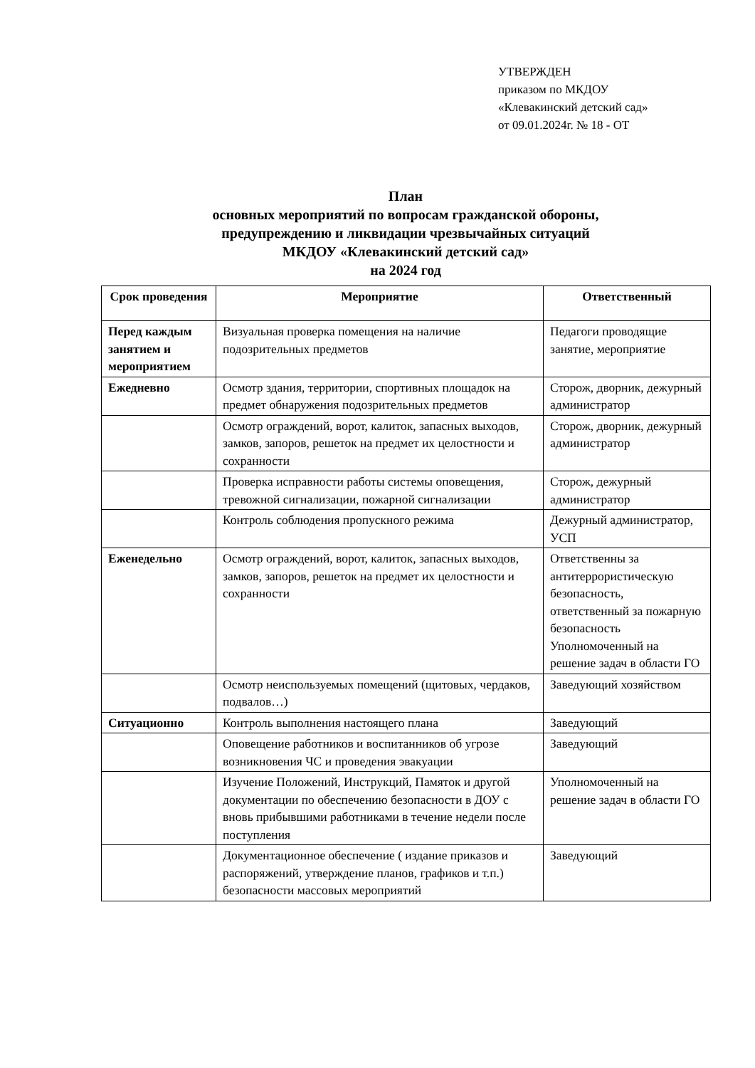УТВЕРЖДЕН
приказом по МКДОУ
«Клевакинский детский сад»
от 09.01.2024г. № 18 - ОТ
План
основных мероприятий по вопросам гражданской обороны,
предупреждению и ликвидации чрезвычайных ситуаций
МКДОУ «Клевакинский детский сад»
на 2024 год
| Срок проведения | Мероприятие | Ответственный |
| --- | --- | --- |
| Перед каждым занятием и мероприятием | Визуальная проверка помещения на наличие подозрительных предметов | Педагоги проводящие занятие, мероприятие |
| Ежедневно | Осмотр здания, территории, спортивных площадок на предмет обнаружения подозрительных предметов | Сторож, дворник, дежурный администратор |
| | Осмотр ограждений, ворот, калиток, запасных выходов, замков, запоров, решеток на предмет их целостности и сохранности | Сторож, дворник, дежурный администратор |
| | Проверка исправности работы системы оповещения, тревожной сигнализации, пожарной сигнализации | Сторож, дежурный администратор |
| | Контроль соблюдения пропускного режима | Дежурный администратор, УСП |
| Еженедельно | Осмотр ограждений, ворот, калиток, запасных выходов, замков, запоров, решеток на предмет их целостности и сохранности | Ответственны за антитеррористическую безопасность, ответственный за пожарную безопасность Уполномоченный на решение задач в области ГО |
| | Осмотр неиспользуемых помещений (щитовых, чердаков, подвалов…) | Заведующий хозяйством |
| Ситуационно | Контроль выполнения настоящего плана | Заведующий |
| | Оповещение работников и воспитанников об угрозе возникновения ЧС и проведения эвакуации | Заведующий |
| | Изучение Положений, Инструкций, Памяток и другой документации по обеспечению безопасности в ДОУ с вновь прибывшими работниками в течение недели после поступления | Уполномоченный на решение задач в области ГО |
| | Документационное обеспечение ( издание приказов и распоряжений, утверждение планов, графиков и т.п.) безопасности массовых мероприятий | Заведующий |